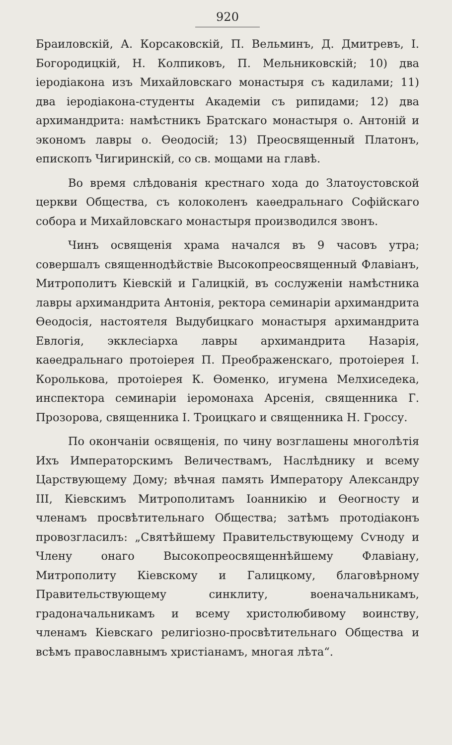920
Браиловскій, А. Корсаковскій, П. Вельминъ, Д. Дмитревъ, І. Богородицкій, Н. Колпиковъ, П. Мельниковскій; 10) два іеродіакона изъ Михайловскаго монастыря съ кадилами; 11) два іеродіакона-студенты Академіи съ рипидами; 12) два архимандрита: намѣстникъ Братскаго монастыря о. Антоній и экономъ лавры о. Ѳеодосій; 13) Преосвященный Платонъ, епископъ Чигиринскій, со св. мощами на главѣ.
Во время слѣдованія крестнаго хода до Златоустовской церкви Общества, съ колоколенъ каѳедральнаго Софійскаго собора и Михайловскаго монастыря производился звонъ.
Чинъ освященія храма начался въ 9 часовъ утра; совершалъ священнодѣйствіе Высокопреосвященный Флавіанъ, Митрополитъ Кіевскій и Галицкій, въ сослуженіи намѣстника лавры архимандрита Антонія, ректора семинаріи архимандрита Ѳеодосія, настоятеля Выдубицкаго монастыря архимандрита Евлогія, экклесіарха лавры архимандрита Назарія, каѳедральнаго протоіерея П. Преображенскаго, протоіерея І. Королькова, протоіерея К. Ѳоменко, игумена Мелхиседека, инспектора семинаріи іеромонаха Арсенія, священника Г. Прозорова, священника І. Троицкаго и священника Н. Гроссу.
По окончаніи освященія, по чину возглашены многолѣтія Ихъ Императорскимъ Величествамъ, Наслѣднику и всему Царствующему Дому; вѣчная память Императору Александру III, Кіевскимъ Митрополитамъ Іоанникію и Ѳеогносту и членамъ просвѣтительнаго Общества; затѣмъ протодіаконъ провозгласилъ: „Святѣйшему Правительствующему Сѵноду и Члену онаго Высокопреосвященнѣйшему Флавіану, Митрополиту Кіевскому и Галицкому, благовѣрному Правительствующему синклиту, военачальникамъ, градоначальникамъ и всему христолюбивому воинству, членамъ Кіевскаго религіозно-просвѣтительнаго Общества и всѣмъ православнымъ христіанамъ, многая лѣта“.